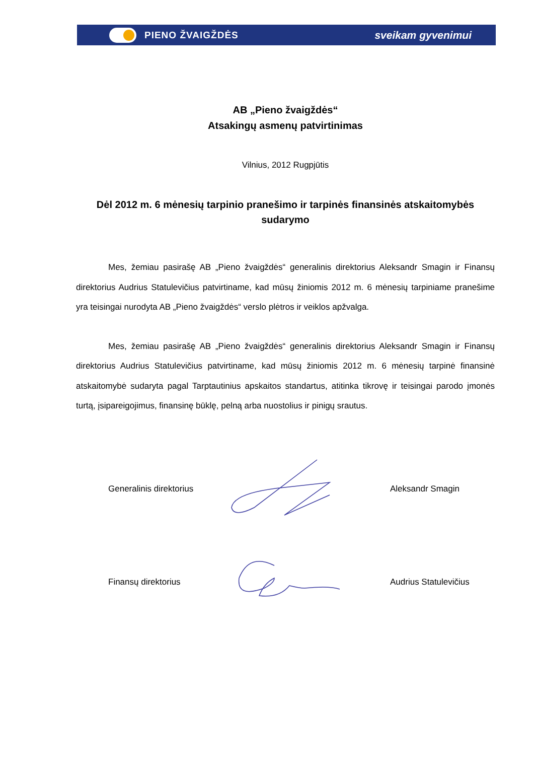PIENO ŽVAIGŽDĖS sveikam gyvenimui
AB „Pieno žvaigždės“
Atsakingų asmenų patvirtinimas
Vilnius, 2012 Rugpjūtis
Dėl 2012 m. 6 mėnesių tarpinio pranešimo ir tarpinės finansinės atskaitomybės sudarymo
Mes, žemiau pasirašę AB „Pieno žvaigždės“ generalinis direktorius Aleksandr Smagin ir Finansų direktorius Audrius Statulevičius patvirtiname, kad mūsų žiniomis 2012 m. 6 mėnesių tarpiniame pranešime yra teisingai nurodyta AB „Pieno žvaigždės“ verslo plėtros ir veiklos apžvalga.
Mes, žemiau pasirašę AB „Pieno žvaigždės“ generalinis direktorius Aleksandr Smagin ir Finansų direktorius Audrius Statulevičius patvirtiname, kad mūsų žiniomis 2012 m. 6 mėnesių tarpinė finansinė atskaitomybė sudaryta pagal Tarptautinius apskaitos standartus, atitinka tikrovę ir teisingai parodo įmonės turtą, įsipareigojimus, finansinę būklę, pelną arba nuostolius ir pinigų srautus.
Generalinis direktorius Aleksandr Smagin
Finansų direktorius Audrius Statulevičius